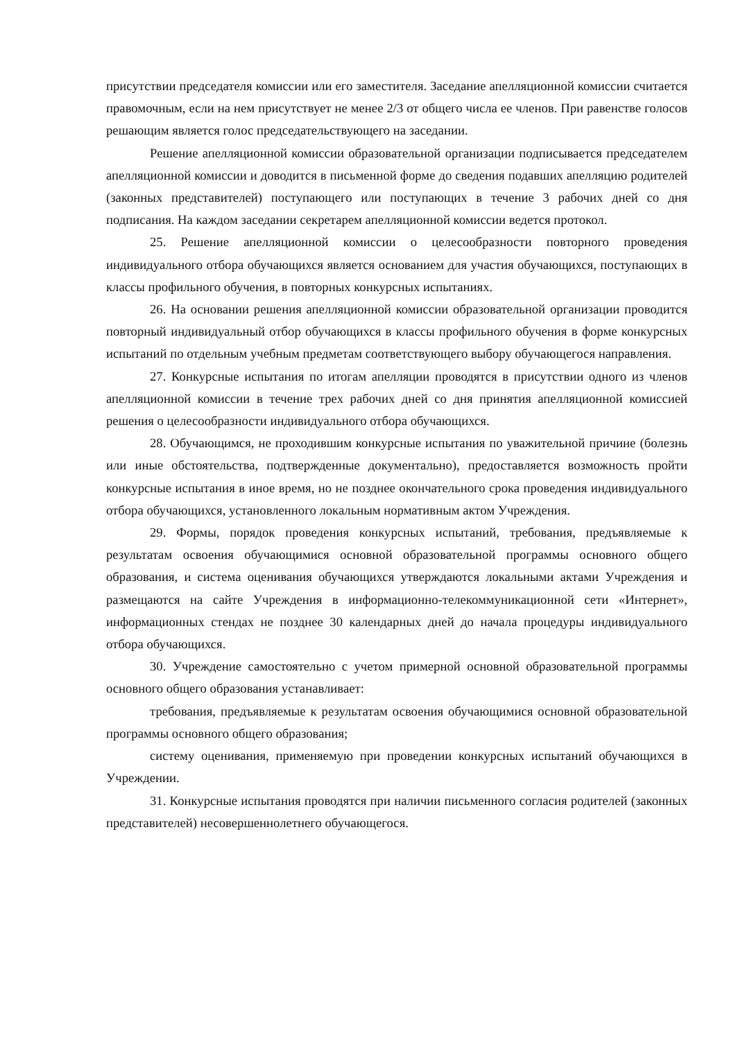присутствии председателя комиссии или его заместителя. Заседание апелляционной комиссии считается правомочным, если на нем присутствует не менее 2/3 от общего числа ее членов. При равенстве голосов решающим является голос председательствующего на заседании.
Решение апелляционной комиссии образовательной организации подписывается председателем апелляционной комиссии и доводится в письменной форме до сведения подавших апелляцию родителей (законных представителей) поступающего или поступающих в течение 3 рабочих дней со дня подписания. На каждом заседании секретарем апелляционной комиссии ведется протокол.
25. Решение апелляционной комиссии о целесообразности повторного проведения индивидуального отбора обучающихся является основанием для участия обучающихся, поступающих в классы профильного обучения, в повторных конкурсных испытаниях.
26. На основании решения апелляционной комиссии образовательной организации проводится повторный индивидуальный отбор обучающихся в классы профильного обучения в форме конкурсных испытаний по отдельным учебным предметам соответствующего выбору обучающегося направления.
27. Конкурсные испытания по итогам апелляции проводятся в присутствии одного из членов апелляционной комиссии в течение трех рабочих дней со дня принятия апелляционной комиссией решения о целесообразности индивидуального отбора обучающихся.
28. Обучающимся, не проходившим конкурсные испытания по уважительной причине (болезнь или иные обстоятельства, подтвержденные документально), предоставляется возможность пройти конкурсные испытания в иное время, но не позднее окончательного срока проведения индивидуального отбора обучающихся, установленного локальным нормативным актом Учреждения.
29. Формы, порядок проведения конкурсных испытаний, требования, предъявляемые к результатам освоения обучающимися основной образовательной программы основного общего образования, и система оценивания обучающихся утверждаются локальными актами Учреждения и размещаются на сайте Учреждения в информационно-телекоммуникационной сети «Интернет», информационных стендах не позднее 30 календарных дней до начала процедуры индивидуального отбора обучающихся.
30. Учреждение самостоятельно с учетом примерной основной образовательной программы основного общего образования устанавливает:
требования, предъявляемые к результатам освоения обучающимися основной образовательной программы основного общего образования;
систему оценивания, применяемую при проведении конкурсных испытаний обучающихся в Учреждении.
31. Конкурсные испытания проводятся при наличии письменного согласия родителей (законных представителей) несовершеннолетнего обучающегося.